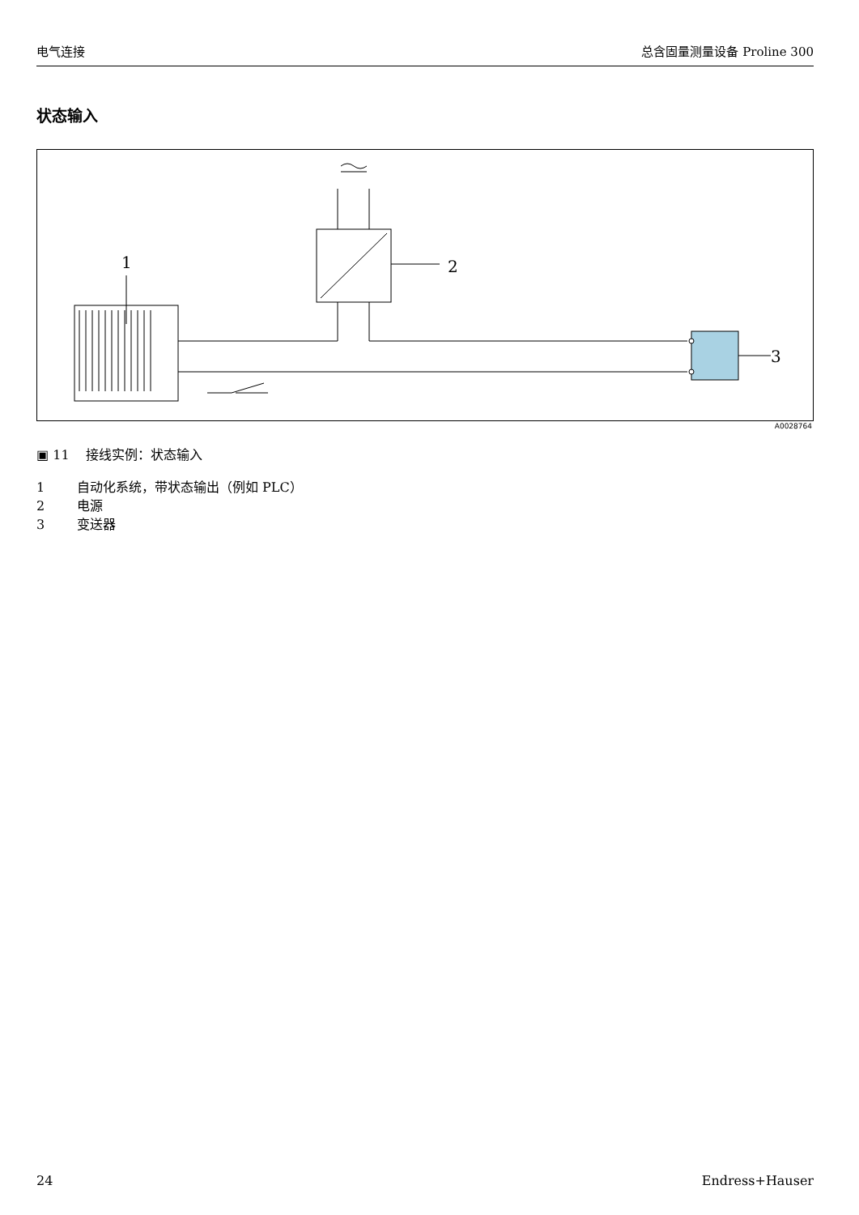电气连接 总含固量测量设备 Proline 300
状态输入
1 2
3
A0028764
▣ 11 接线实例：状态输入
1 自动化系统，带状态输出（例如 PLC）
2 电源
3 变送器
24 Endress+Hauser